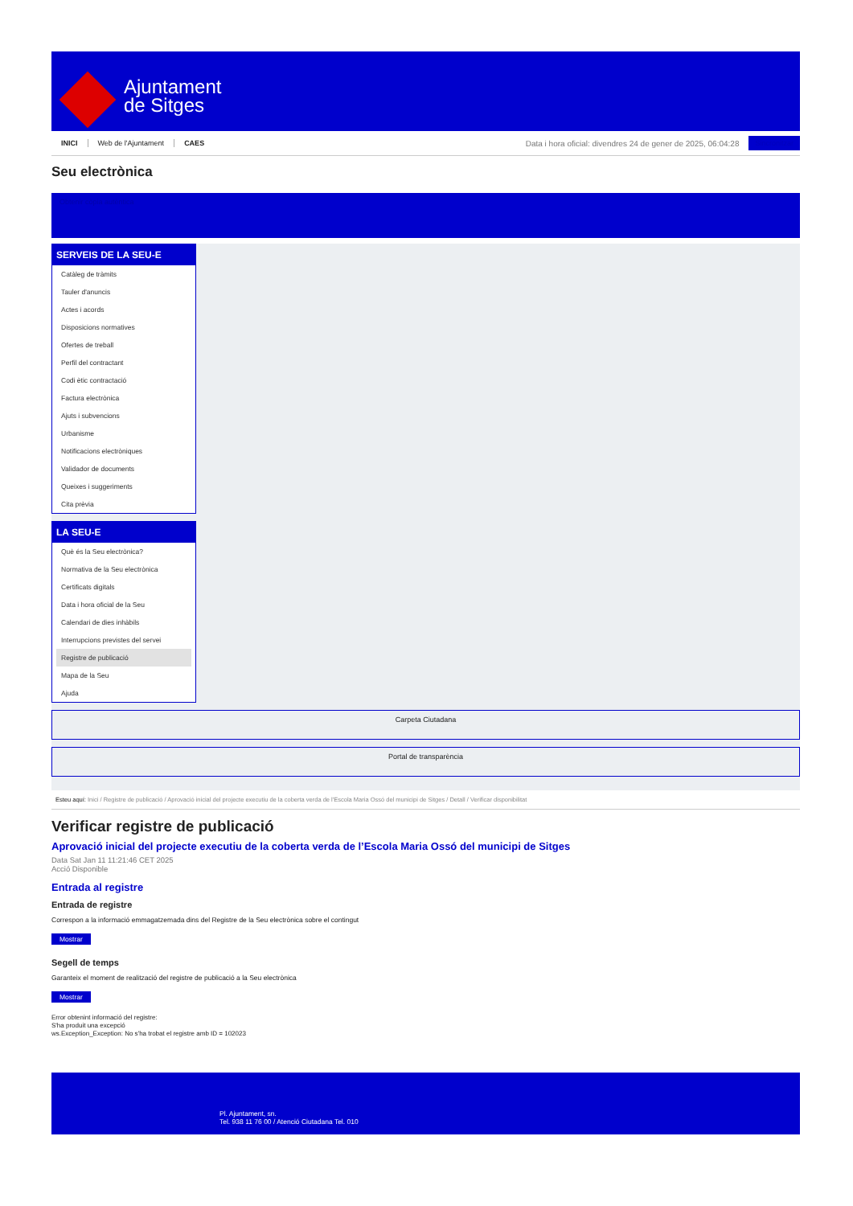Ajuntament
de Sitges
INICI Web de l'Ajuntament CAES Data i hora oficial: divendres 24 de gener de 2025, 06:04:28 Sincronitzar
Seu electrònica
Obtenir còpia autèntica
SERVEIS DE LA SEU-E
Catàleg de tràmits
Tauler d'anuncis
Actes i acords
Disposicions normatives
Ofertes de treball
Perfil del contractant
Codi ètic contractació
Factura electrònica
Ajuts i subvencions
Urbanisme
Notificacions electròniques
Validador de documents
Queixes i suggeriments
Cita prèvia
LA SEU-E
Què és la Seu electrònica?
Normativa de la Seu electrònica
Certificats digitals
Data i hora oficial de la Seu
Calendari de dies inhàbils
Interrupcions previstes del servei
Registre de publicació
Mapa de la Seu
Ajuda
Carpeta Ciutadana
Portal de transparència
Esteu aquí: Inici / Registre de publicació / Aprovació inicial del projecte executiu de la coberta verda de l'Escola Maria Ossó del municipi de Sitges / Detall / Verificar disponibilitat
Verificar registre de publicació
Aprovació inicial del projecte executiu de la coberta verda de l’Escola Maria Ossó del municipi de Sitges
Data Sat Jan 11 11:21:46 CET 2025
Acció Disponible
Entrada al registre
Entrada de registre
Correspon a la informació emmagatzemada dins del Registre de la Seu electrònica sobre el contingut
Mostrar
Segell de temps
Garanteix el moment de realització del registre de publicació a la Seu electrònica
Mostrar
Error obtenint informació del registre:
S'ha produit una excepció
ws.Exception_Exception: No s'ha trobat el registre amb ID = 102023
Pl. Ajuntament, sn.
Tel. 938 11 76 00 / Atenció Ciutadana Tel. 010